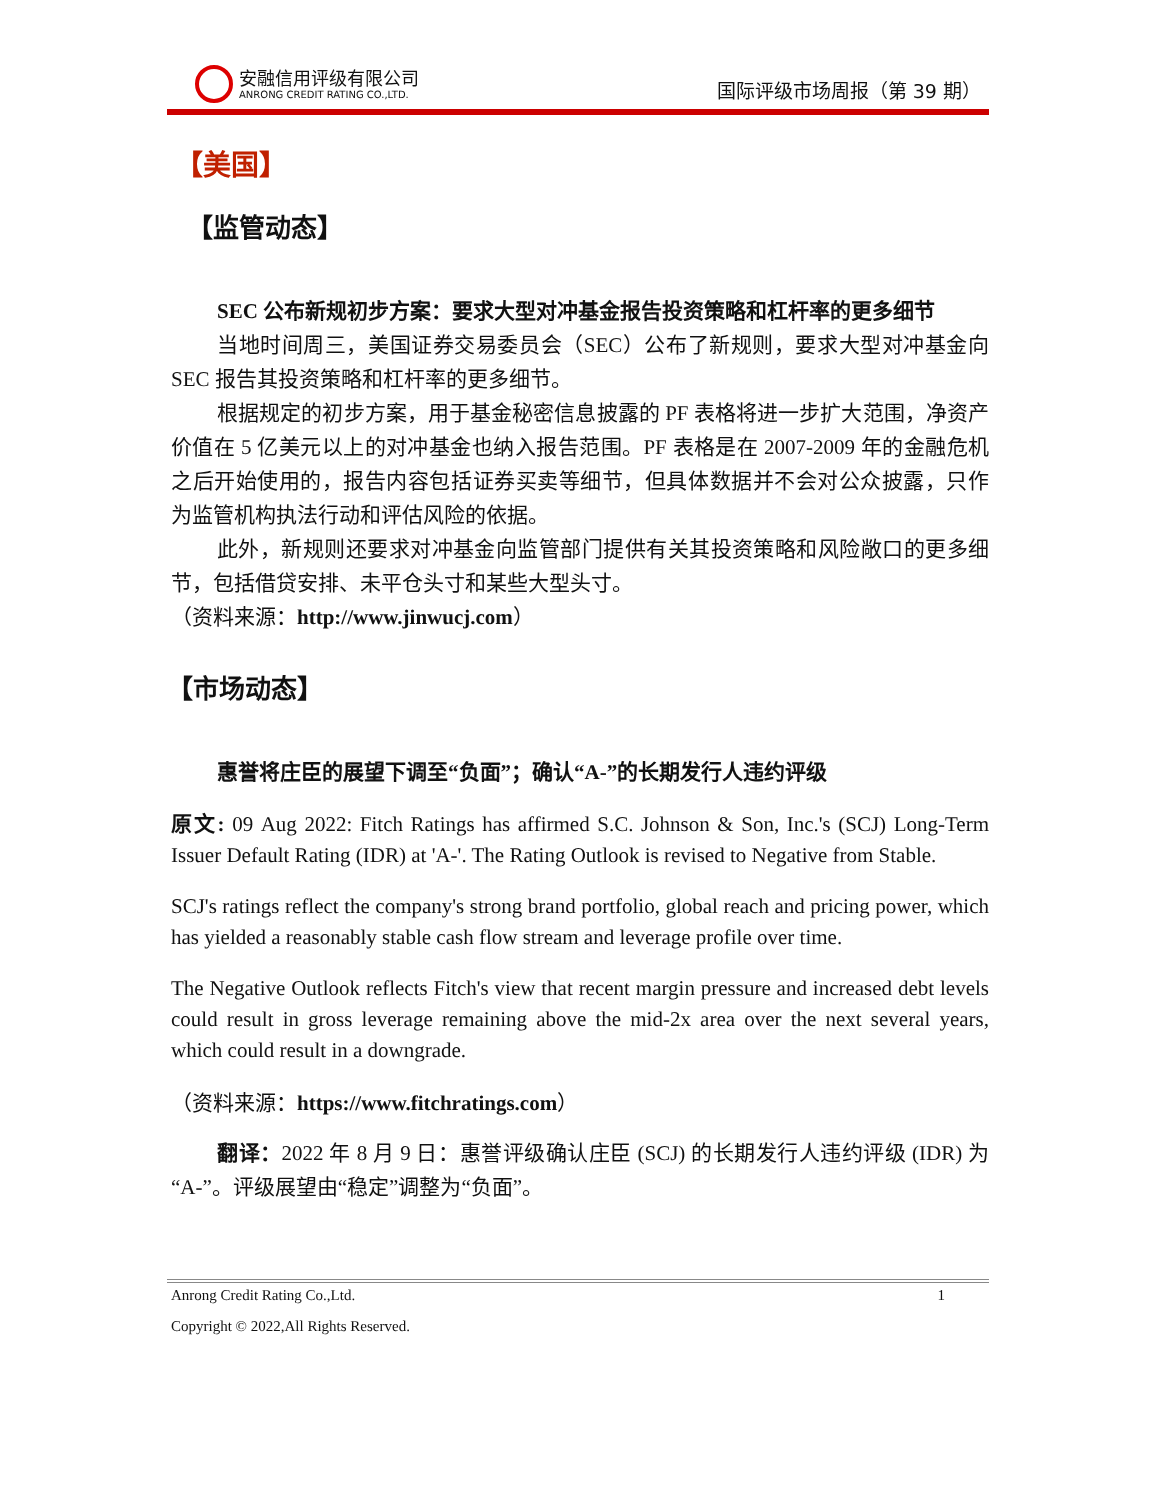安融信用评级有限公司
ANRONG CREDIT RATING CO.,LTD.
国际评级市场周报（第 39 期）
【美国】
【监管动态】
SEC 公布新规初步方案：要求大型对冲基金报告投资策略和杠杆率的更多细节
当地时间周三，美国证券交易委员会（SEC）公布了新规则，要求大型对冲基金向 SEC 报告其投资策略和杠杆率的更多细节。
根据规定的初步方案，用于基金秘密信息披露的 PF 表格将进一步扩大范围，净资产价值在 5 亿美元以上的对冲基金也纳入报告范围。PF 表格是在 2007-2009 年的金融危机之后开始使用的，报告内容包括证券买卖等细节，但具体数据并不会对公众披露，只作为监管机构执法行动和评估风险的依据。
此外，新规则还要求对冲基金向监管部门提供有关其投资策略和风险敞口的更多细节，包括借贷安排、未平仓头寸和某些大型头寸。
（资料来源：http://www.jinwucj.com）
【市场动态】
惠誉将庄臣的展望下调至“负面”；确认“A-”的长期发行人违约评级
原文: 09 Aug 2022: Fitch Ratings has affirmed S.C. Johnson & Son, Inc.'s (SCJ) Long-Term Issuer Default Rating (IDR) at 'A-'. The Rating Outlook is revised to Negative from Stable.
SCJ's ratings reflect the company's strong brand portfolio, global reach and pricing power, which has yielded a reasonably stable cash flow stream and leverage profile over time.
The Negative Outlook reflects Fitch's view that recent margin pressure and increased debt levels could result in gross leverage remaining above the mid-2x area over the next several years, which could result in a downgrade.
（资料来源：https://www.fitchratings.com）
翻译：2022 年 8 月 9 日：惠誉评级确认庄臣 (SCJ) 的长期发行人违约评级 (IDR) 为“A-”。评级展望由“稳定”调整为“负面”。
Anrong Credit Rating Co.,Ltd. 1
Copyright © 2022,All Rights Reserved.